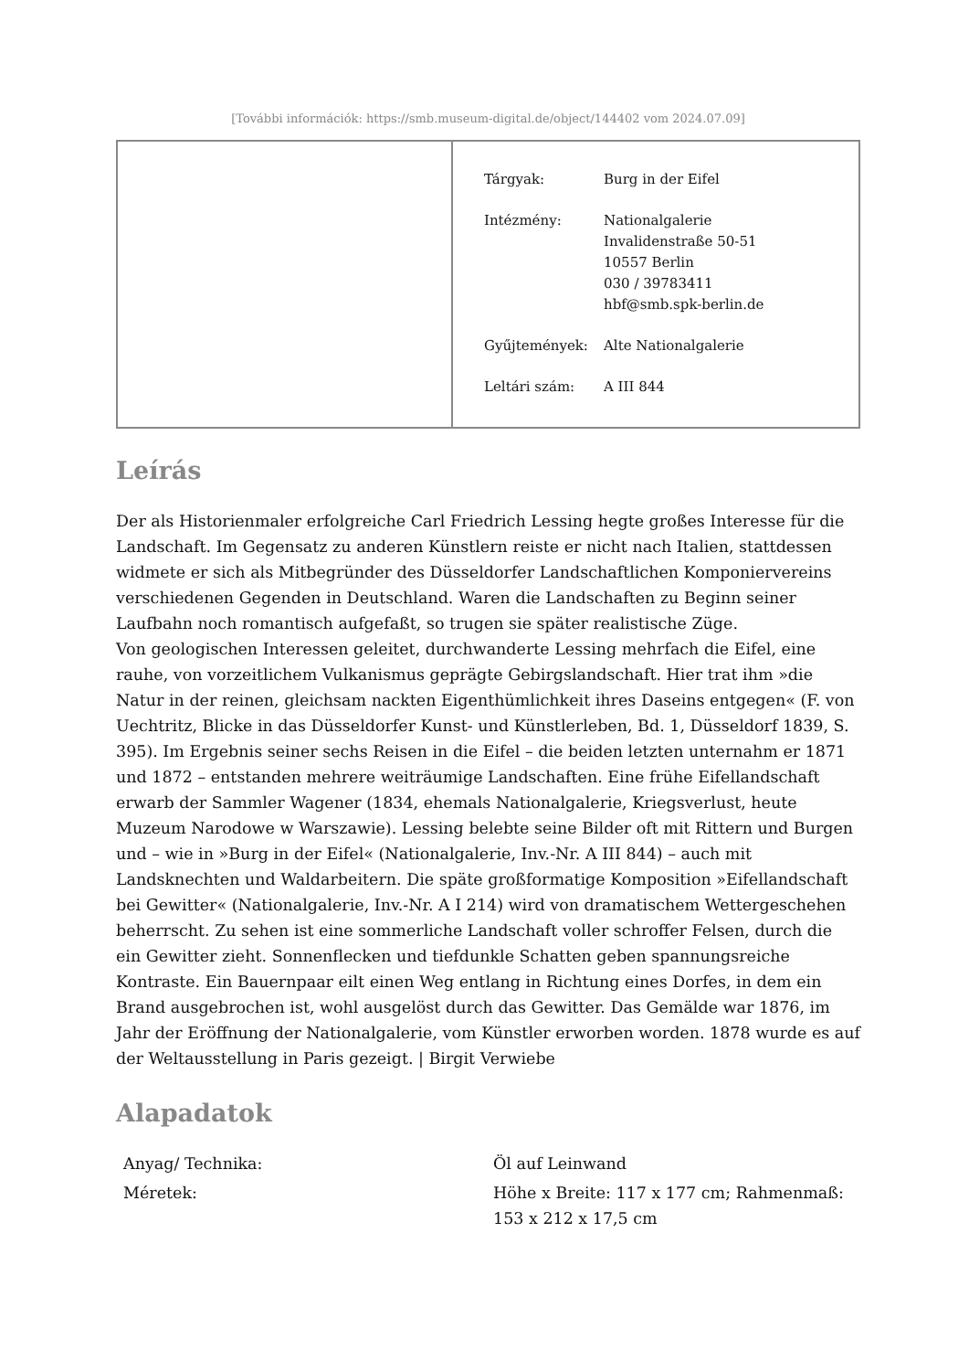[További információk: https://smb.museum-digital.de/object/144402 vom 2024.07.09]
| Tárgyak: | Burg in der Eifel |
| Intézmény: | Nationalgalerie Invalidenstraße 50-51 10557 Berlin 030 / 39783411 hbf@smb.spk-berlin.de |
| Gyűjtemények: | Alte Nationalgalerie |
| Leltári szám: | A III 844 |
Leírás
Der als Historienmaler erfolgreiche Carl Friedrich Lessing hegte großes Interesse für die Landschaft. Im Gegensatz zu anderen Künstlern reiste er nicht nach Italien, stattdessen widmete er sich als Mitbegründer des Düsseldorfer Landschaftlichen Komponiervereins verschiedenen Gegenden in Deutschland. Waren die Landschaften zu Beginn seiner Laufbahn noch romantisch aufgefaßt, so trugen sie später realistische Züge.
Von geologischen Interessen geleitet, durchwanderte Lessing mehrfach die Eifel, eine rauhe, von vorzeitlichem Vulkanismus geprägte Gebirgslandschaft. Hier trat ihm »die Natur in der reinen, gleichsam nackten Eigenthümlichkeit ihres Daseins entgegen« (F. von Uechtritz, Blicke in das Düsseldorfer Kunst- und Künstlerleben, Bd. 1, Düsseldorf 1839, S. 395). Im Ergebnis seiner sechs Reisen in die Eifel – die beiden letzten unternahm er 1871 und 1872 – entstanden mehrere weiträumige Landschaften. Eine frühe Eifellandschaft erwarb der Sammler Wagener (1834, ehemals Nationalgalerie, Kriegsverlust, heute Muzeum Narodowe w Warszawie). Lessing belebte seine Bilder oft mit Rittern und Burgen und – wie in »Burg in der Eifel« (Nationalgalerie, Inv.-Nr. A III 844) – auch mit Landsknechten und Waldarbeitern. Die späte großformatige Komposition »Eifellandschaft bei Gewitter« (Nationalgalerie, Inv.-Nr. A I 214) wird von dramatischem Wettergeschehen beherrscht. Zu sehen ist eine sommerliche Landschaft voller schroffer Felsen, durch die ein Gewitter zieht. Sonnenflecken und tiefdunkle Schatten geben spannungsreiche Kontraste. Ein Bauernpaar eilt einen Weg entlang in Richtung eines Dorfes, in dem ein Brand ausgebrochen ist, wohl ausgelöst durch das Gewitter. Das Gemälde war 1876, im Jahr der Eröffnung der Nationalgalerie, vom Künstler erworben worden. 1878 wurde es auf der Weltausstellung in Paris gezeigt. | Birgit Verwiebe
Alapadatok
| Anyag/ Technika: | Öl auf Leinwand |
| Méretek: | Höhe x Breite: 117 x 177 cm; Rahmenmaß: 153 x 212 x 17,5 cm |